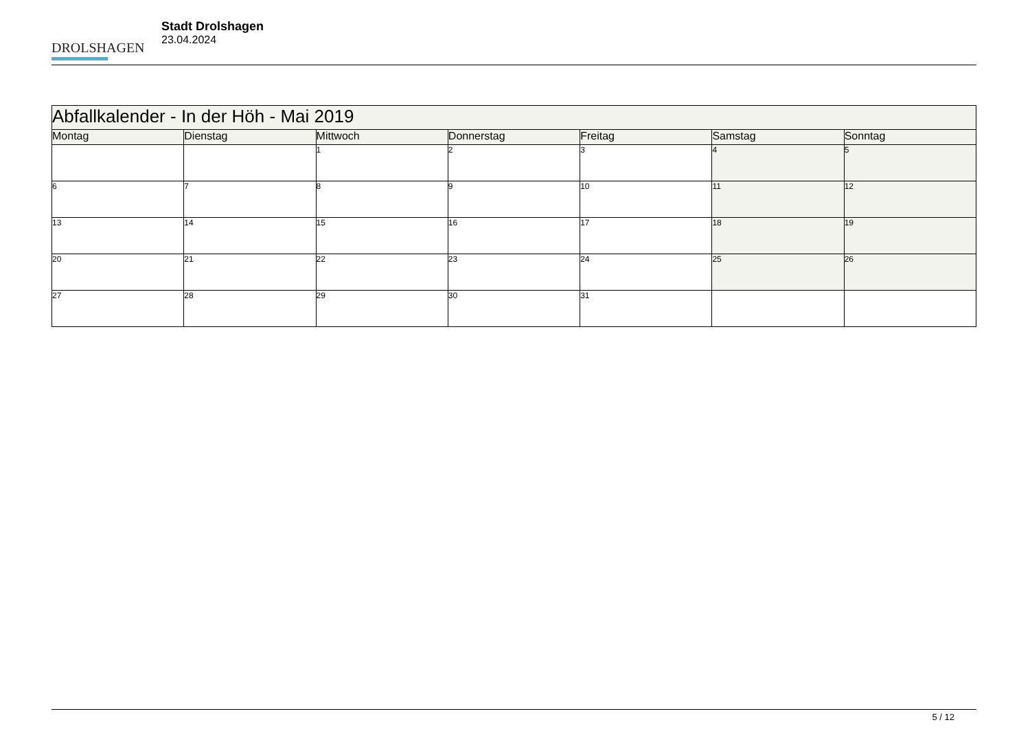DROLSHAGEN
Stadt Drolshagen
23.04.2024
| Abfallkalender - In der Höh - Mai 2019 | | | | | | |
| --- | --- | --- | --- | --- | --- | --- |
| Montag | Dienstag | Mittwoch | Donnerstag | Freitag | Samstag | Sonntag |
| | | 1 | 2 | 3 | 4 | 5 |
| 6 | 7 | 8 | 9 | 10 | 11 | 12 |
| 13 | 14 | 15 | 16 | 17 | 18 | 19 |
| 20 | 21 | 22 | 23 | 24 | 25 | 26 |
| 27 | 28 | 29 | 30 | 31 | | |
5 / 12